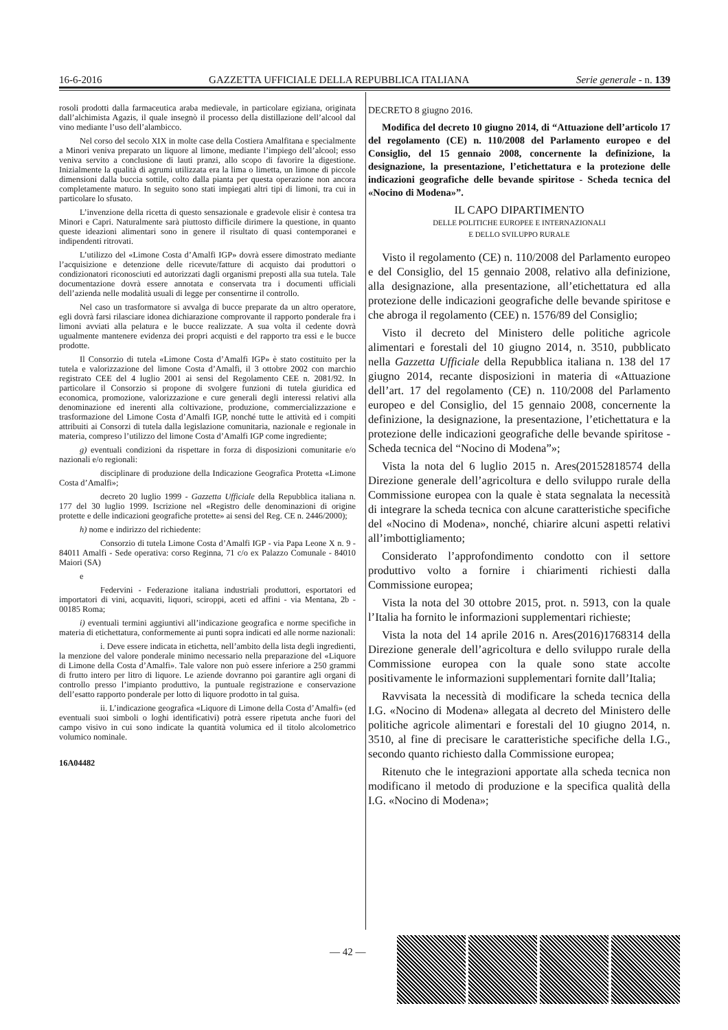16-6-2016 GAZZETTA UFFICIALE DELLA REPUBBLICA ITALIANA Serie generale - n. 139
rosoli prodotti dalla farmaceutica araba medievale, in particolare egiziana, originata dall’alchimista Agazis, il quale insegnò il processo della distillazione dell’alcool dal vino mediante l’uso dell’alambicco.
Nel corso del secolo XIX in molte case della Costiera Amalfitana e specialmente a Minori veniva preparato un liquore al limone, mediante l’impiego dell’alcool; esso veniva servito a conclusione di lauti pranzi, allo scopo di favorire la digestione. Inizialmente la qualità di agrumi utilizzata era la lima o limetta, un limone di piccole dimensioni dalla buccia sottile, colto dalla pianta per questa operazione non ancora completamente maturo. In seguito sono stati impiegati altri tipi di limoni, tra cui in particolare lo sfusato.
L’invenzione della ricetta di questo sensazionale e gradevole elisir è contesa tra Minori e Capri. Naturalmente sarà piuttosto difficile dirimere la questione, in quanto queste ideazioni alimentari sono in genere il risultato di quasi contemporanei e indipendenti ritrovati.
L’utilizzo del «Limone Costa d’Amalfi IGP» dovrà essere dimostrato mediante l’acquisizione e detenzione delle ricevute/fatture di acquisto dai produttori o condizionatori riconosciuti ed autorizzati dagli organismi preposti alla sua tutela. Tale documentazione dovrà essere annotata e conservata tra i documenti ufficiali dell’azienda nelle modalità usuali di legge per consentirne il controllo.
Nel caso un trasformatore si avvalga di bucce preparate da un altro operatore, egli dovrà farsi rilasciare idonea dichiarazione comprovante il rapporto ponderale fra i limoni avviati alla pelatura e le bucce realizzate. A sua volta il cedente dovrà ugualmente mantenere evidenza dei propri acquisti e del rapporto tra essi e le bucce prodotte.
Il Consorzio di tutela «Limone Costa d’Amalfi IGP» è stato costituito per la tutela e valorizzazione del limone Costa d’Amalfi, il 3 ottobre 2002 con marchio registrato CEE del 4 luglio 2001 ai sensi del Regolamento CEE n. 2081/92. In particolare il Consorzio si propone di svolgere funzioni di tutela giuridica ed economica, promozione, valorizzazione e cure generali degli interessi relativi alla denominazione ed inerenti alla coltivazione, produzione, commercializzazione e trasformazione del Limone Costa d’Amalfi IGP, nonché tutte le attività ed i compiti attribuiti ai Consorzi di tutela dalla legislazione comunitaria, nazionale e regionale in materia, compreso l’utilizzo del limone Costa d’Amalfi IGP come ingrediente;
g) eventuali condizioni da rispettare in forza di disposizioni comunitarie e/o nazionali e/o regionali:
disciplinare di produzione della Indicazione Geografica Protetta «Limone Costa d’Amalfi»;
decreto 20 luglio 1999 - Gazzetta Ufficiale della Repubblica italiana n. 177 del 30 luglio 1999. Iscrizione nel «Registro delle denominazioni di origine protette e delle indicazioni geografiche protette» ai sensi del Reg. CE n. 2446/2000);
h) nome e indirizzo del richiedente:
Consorzio di tutela Limone Costa d’Amalfi IGP - via Papa Leone X n. 9 - 84011 Amalfi - Sede operativa: corso Reginna, 71 c/o ex Palazzo Comunale - 84010 Maiori (SA)
e
Federvini - Federazione italiana industriali produttori, esportatori ed importatori di vini, acquaviti, liquori, sciroppi, aceti ed affini - via Mentana, 2b - 00185 Roma;
i) eventuali termini aggiuntivi all’indicazione geografica e norme specifiche in materia di etichettatura, conformemente ai punti sopra indicati ed alle norme nazionali:
i. Deve essere indicata in etichetta, nell’ambito della lista degli ingredienti, la menzione del valore ponderale minimo necessario nella preparazione del «Liquore di Limone della Costa d’Amalfi». Tale valore non può essere inferiore a 250 grammi di frutto intero per litro di liquore. Le aziende dovranno poi garantire agli organi di controllo presso l’impianto produttivo, la puntuale registrazione e conservazione dell’esatto rapporto ponderale per lotto di liquore prodotto in tal guisa.
ii. L’indicazione geografica «Liquore di Limone della Costa d’Amalfi» (ed eventuali suoi simboli o loghi identificativi) potrà essere ripetuta anche fuori del campo visivo in cui sono indicate la quantità volumica ed il titolo alcolometrico volumico nominale.
16A04482
DECRETO 8 giugno 2016.
Modifica del decreto 10 giugno 2014, di “Attuazione dell’articolo 17 del regolamento (CE) n. 110/2008 del Parlamento europeo e del Consiglio, del 15 gennaio 2008, concernente la definizione, la designazione, la presentazione, l’etichettatura e la protezione delle indicazioni geografiche delle bevande spiritose - Scheda tecnica del «Nocino di Modena»”.
IL CAPO DIPARTIMENTO
DELLE POLITICHE EUROPEE E INTERNAZIONALI
E DELLO SVILUPPO RURALE
Visto il regolamento (CE) n. 110/2008 del Parlamento europeo e del Consiglio, del 15 gennaio 2008, relativo alla definizione, alla designazione, alla presentazione, all’etichettatura ed alla protezione delle indicazioni geografiche delle bevande spiritose e che abroga il regolamento (CEE) n. 1576/89 del Consiglio;
Visto il decreto del Ministero delle politiche agricole alimentari e forestali del 10 giugno 2014, n. 3510, pubblicato nella Gazzetta Ufficiale della Repubblica italiana n. 138 del 17 giugno 2014, recante disposizioni in materia di «Attuazione dell’art. 17 del regolamento (CE) n. 110/2008 del Parlamento europeo e del Consiglio, del 15 gennaio 2008, concernente la definizione, la designazione, la presentazione, l’etichettatura e la protezione delle indicazioni geografiche delle bevande spiritose - Scheda tecnica del “Nocino di Modena”»;
Vista la nota del 6 luglio 2015 n. Ares(20152818574 della Direzione generale dell’agricoltura e dello sviluppo rurale della Commissione europea con la quale è stata segnalata la necessità di integrare la scheda tecnica con alcune caratteristiche specifiche del «Nocino di Modena», nonché, chiarire alcuni aspetti relativi all’imbottigliamento;
Considerato l’approfondimento condotto con il settore produttivo volto a fornire i chiarimenti richiesti dalla Commissione europea;
Vista la nota del 30 ottobre 2015, prot. n. 5913, con la quale l’Italia ha fornito le informazioni supplementari richieste;
Vista la nota del 14 aprile 2016 n. Ares(2016)1768314 della Direzione generale dell’agricoltura e dello sviluppo rurale della Commissione europea con la quale sono state accolte positivamente le informazioni supplementari fornite dall’Italia;
Ravvisata la necessità di modificare la scheda tecnica della I.G. «Nocino di Modena» allegata al decreto del Ministero delle politiche agricole alimentari e forestali del 10 giugno 2014, n. 3510, al fine di precisare le caratteristiche specifiche della I.G., secondo quanto richiesto dalla Commissione europea;
Ritenuto che le integrazioni apportate alla scheda tecnica non modificano il metodo di produzione e la specifica qualità della I.G. «Nocino di Modena»;
— 42 —